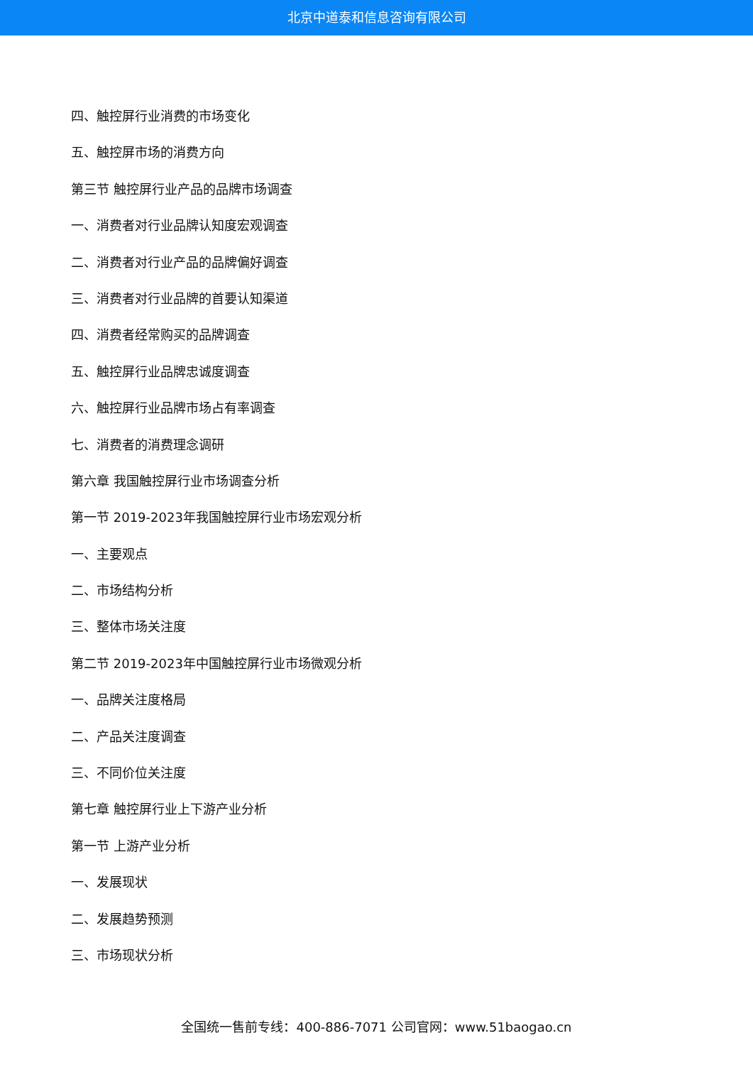北京中道泰和信息咨询有限公司
四、触控屏行业消费的市场变化
五、触控屏市场的消费方向
第三节 触控屏行业产品的品牌市场调查
一、消费者对行业品牌认知度宏观调查
二、消费者对行业产品的品牌偏好调查
三、消费者对行业品牌的首要认知渠道
四、消费者经常购买的品牌调查
五、触控屏行业品牌忠诚度调查
六、触控屏行业品牌市场占有率调查
七、消费者的消费理念调研
第六章 我国触控屏行业市场调查分析
第一节 2019-2023年我国触控屏行业市场宏观分析
一、主要观点
二、市场结构分析
三、整体市场关注度
第二节 2019-2023年中国触控屏行业市场微观分析
一、品牌关注度格局
二、产品关注度调查
三、不同价位关注度
第七章 触控屏行业上下游产业分析
第一节 上游产业分析
一、发展现状
二、发展趋势预测
三、市场现状分析
全国统一售前专线：400-886-7071 公司官网：www.51baogao.cn